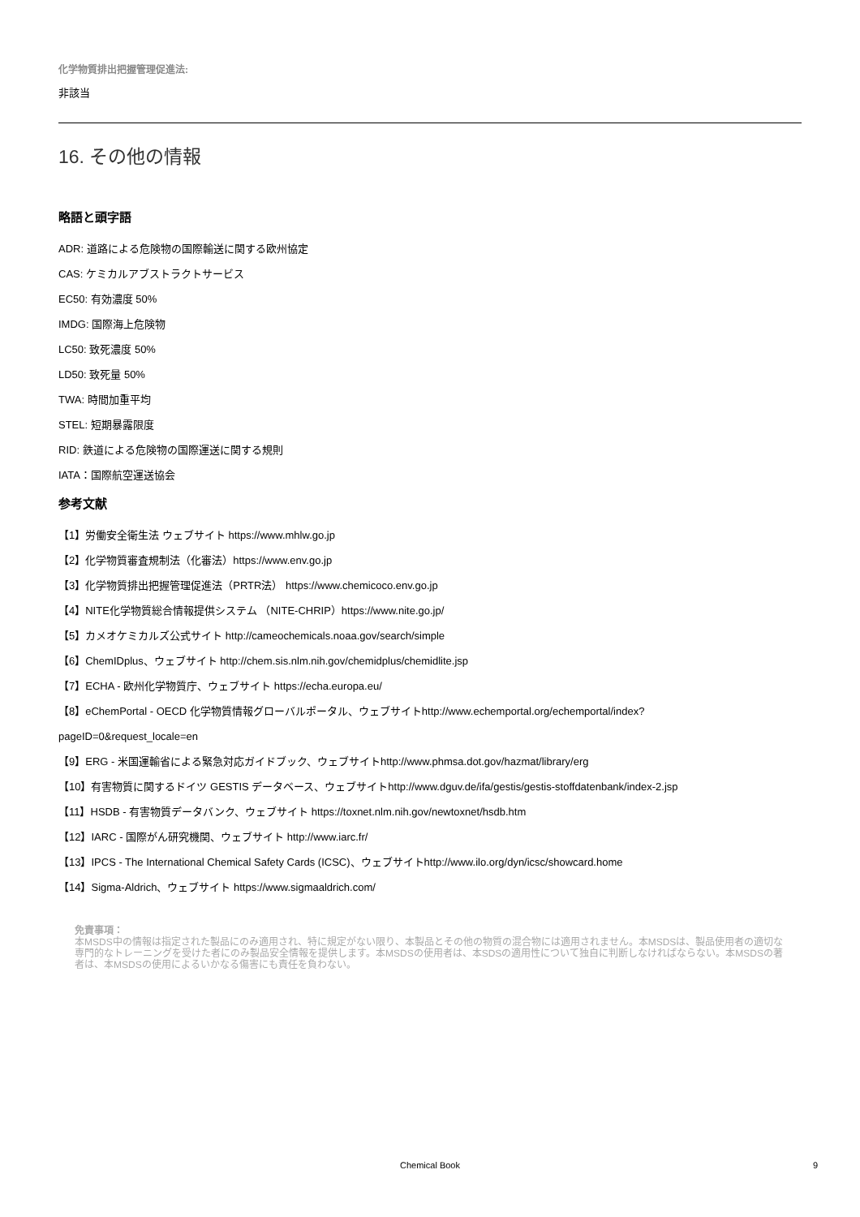化学物質排出把握管理促進法:
非該当
16. その他の情報
略語と頭字語
ADR: 道路による危険物の国際輸送に関する欧州協定
CAS: ケミカルアブストラクトサービス
EC50: 有効濃度 50%
IMDG: 国際海上危険物
LC50: 致死濃度 50%
LD50: 致死量 50%
TWA: 時間加重平均
STEL: 短期暴露限度
RID: 鉄道による危険物の国際運送に関する規則
IATA：国際航空運送協会
参考文献
【1】労働安全衛生法 ウェブサイト https://www.mhlw.go.jp
【2】化学物質審査規制法（化審法）https://www.env.go.jp
【3】化学物質排出把握管理促進法（PRTR法） https://www.chemicoco.env.go.jp
【4】NITE化学物質総合情報提供システム （NITE-CHRIP）https://www.nite.go.jp/
【5】カメオケミカルズ公式サイト http://cameochemicals.noaa.gov/search/simple
【6】ChemIDplus、ウェブサイト http://chem.sis.nlm.nih.gov/chemidplus/chemidlite.jsp
【7】ECHA - 欧州化学物質庁、ウェブサイト https://echa.europa.eu/
【8】eChemPortal - OECD 化学物質情報グローバルポータル、ウェブサイトhttp://www.echemportal.org/echemportal/index?
pageID=0&request_locale=en
【9】ERG - 米国運輸省による緊急対応ガイドブック、ウェブサイトhttp://www.phmsa.dot.gov/hazmat/library/erg
【10】有害物質に関するドイツ GESTIS データベース、ウェブサイトhttp://www.dguv.de/ifa/gestis/gestis-stoffdatenbank/index-2.jsp
【11】HSDB - 有害物質データバンク、ウェブサイト https://toxnet.nlm.nih.gov/newtoxnet/hsdb.htm
【12】IARC - 国際がん研究機関、ウェブサイト http://www.iarc.fr/
【13】IPCS - The International Chemical Safety Cards (ICSC)、ウェブサイトhttp://www.ilo.org/dyn/icsc/showcard.home
【14】Sigma-Aldrich、ウェブサイト https://www.sigmaaldrich.com/
免責事項：
本MSDS中の情報は指定された製品にのみ適用され、特に規定がない限り、本製品とその他の物質の混合物には適用されません。本MSDSは、製品使用者の適切な専門的なトレーニングを受けた者にのみ製品安全情報を提供します。本MSDSの使用者は、本SDSの適用性について独自に判断しなければならない。本MSDSの著者は、本MSDSの使用によるいかなる傷害にも責任を負わない。
Chemical Book
9